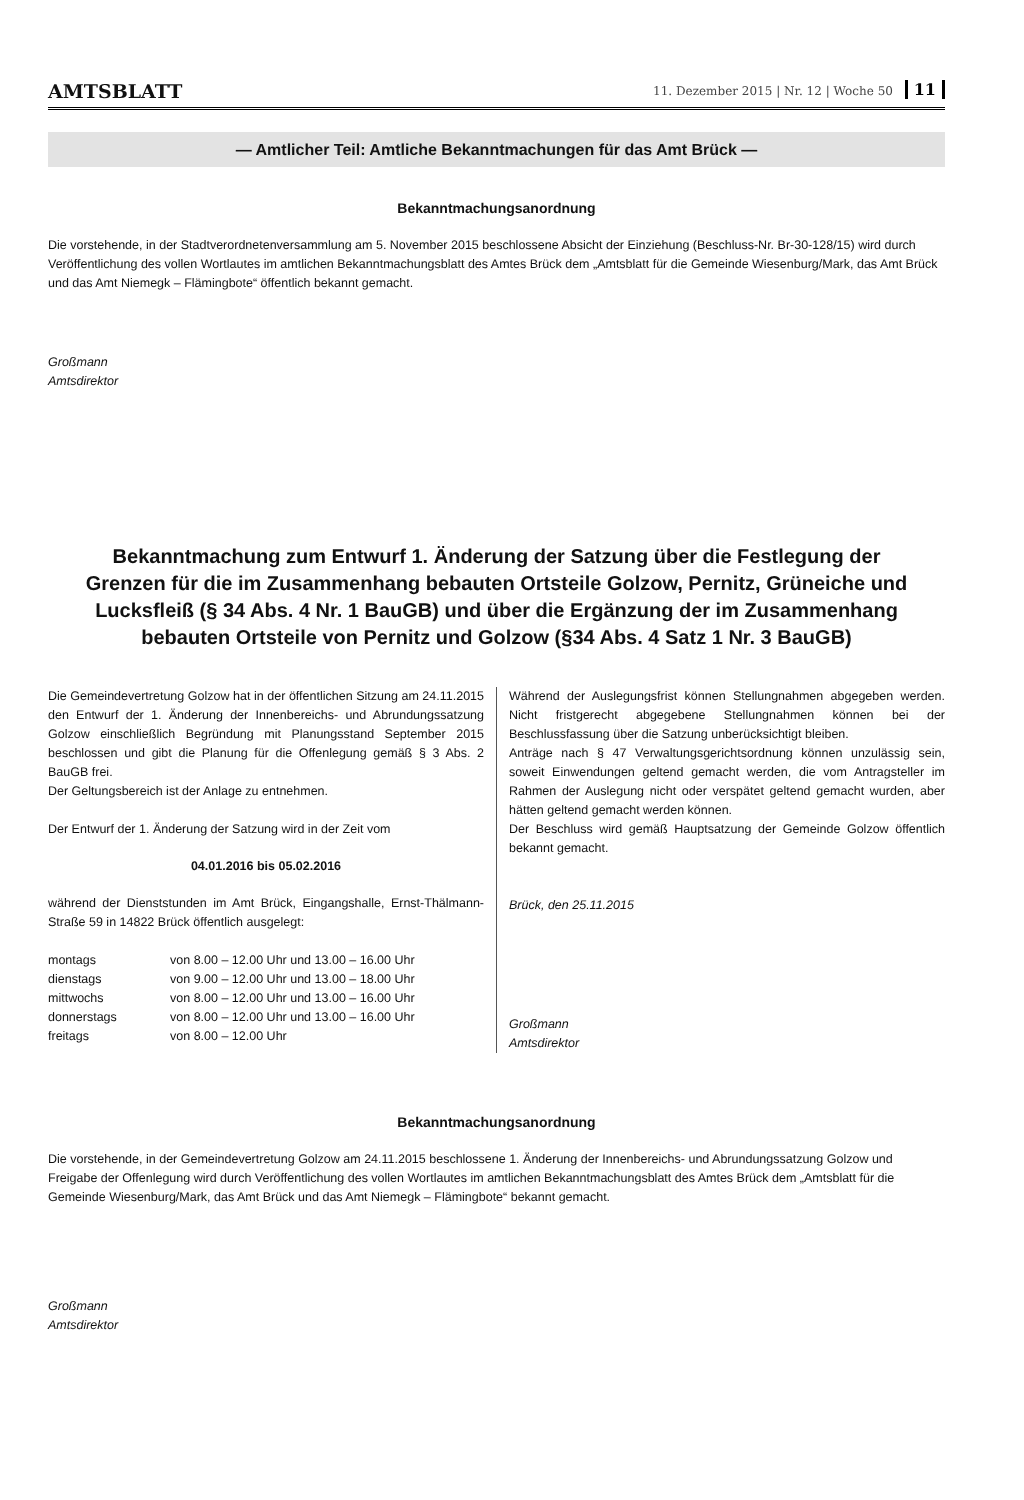AMTSBLATT 11. Dezember 2015 | Nr. 12 | Woche 50 11
— Amtlicher Teil: Amtliche Bekanntmachungen für das Amt Brück —
Bekanntmachungsanordnung
Die vorstehende, in der Stadtverordnetenversammlung am 5. November 2015 beschlossene Absicht der Einziehung (Beschluss-Nr. Br-30-128/15) wird durch Veröffentlichung des vollen Wortlautes im amtlichen Bekanntmachungsblatt des Amtes Brück dem „Amtsblatt für die Gemeinde Wiesenburg/Mark, das Amt Brück und das Amt Niemegk – Flämingbote“ öffentlich bekannt gemacht.
Großmann
Amtsdirektor
Bekanntmachung zum Entwurf 1. Änderung der Satzung über die Festlegung der Grenzen für die im Zusammenhang bebauten Ortsteile Golzow, Pernitz, Grüneiche und Lucksfleiß (§ 34 Abs. 4 Nr. 1 BauGB) und über die Ergänzung der im Zusammenhang bebauten Ortsteile von Pernitz und Golzow (§34 Abs. 4 Satz 1 Nr. 3 BauGB)
Die Gemeindevertretung Golzow hat in der öffentlichen Sitzung am 24.11.2015 den Entwurf der 1. Änderung der Innenbereichs- und Abrundungssatzung Golzow einschließlich Begründung mit Planungsstand September 2015 beschlossen und gibt die Planung für die Offenlegung gemäß § 3 Abs. 2 BauGB frei.
Der Geltungsbereich ist der Anlage zu entnehmen.
Der Entwurf der 1. Änderung der Satzung wird in der Zeit vom
04.01.2016 bis 05.02.2016
während der Dienststunden im Amt Brück, Eingangshalle, Ernst-Thälmann-Straße 59 in 14822 Brück öffentlich ausgelegt:
| montags | von 8.00 – 12.00 Uhr und 13.00 – 16.00 Uhr |
| dienstags | von 9.00 – 12.00 Uhr und 13.00 – 18.00 Uhr |
| mittwochs | von 8.00 – 12.00 Uhr und 13.00 – 16.00 Uhr |
| donnerstags | von 8.00 – 12.00 Uhr und 13.00 – 16.00 Uhr |
| freitags | von 8.00 – 12.00 Uhr |
Während der Auslegungsfrist können Stellungnahmen abgegeben werden. Nicht fristgerecht abgegebene Stellungnahmen können bei der Beschlussfassung über die Satzung unberücksichtigt bleiben.
Anträge nach § 47 Verwaltungsgerichtsordnung können unzulässig sein, soweit Einwendungen geltend gemacht werden, die vom Antragsteller im Rahmen der Auslegung nicht oder verspätet geltend gemacht wurden, aber hätten geltend gemacht werden können.
Der Beschluss wird gemäß Hauptsatzung der Gemeinde Golzow öffentlich bekannt gemacht.
Brück, den 25.11.2015
Großmann
Amtsdirektor
Bekanntmachungsanordnung
Die vorstehende, in der Gemeindevertretung Golzow am 24.11.2015 beschlossene 1. Änderung der Innenbereichs- und Abrundungssatzung Golzow und Freigabe der Offenlegung wird durch Veröffentlichung des vollen Wortlautes im amtlichen Bekanntmachungsblatt des Amtes Brück dem „Amtsblatt für die Gemeinde Wiesenburg/Mark, das Amt Brück und das Amt Niemegk – Flämingbote“ bekannt gemacht.
Großmann
Amtsdirektor